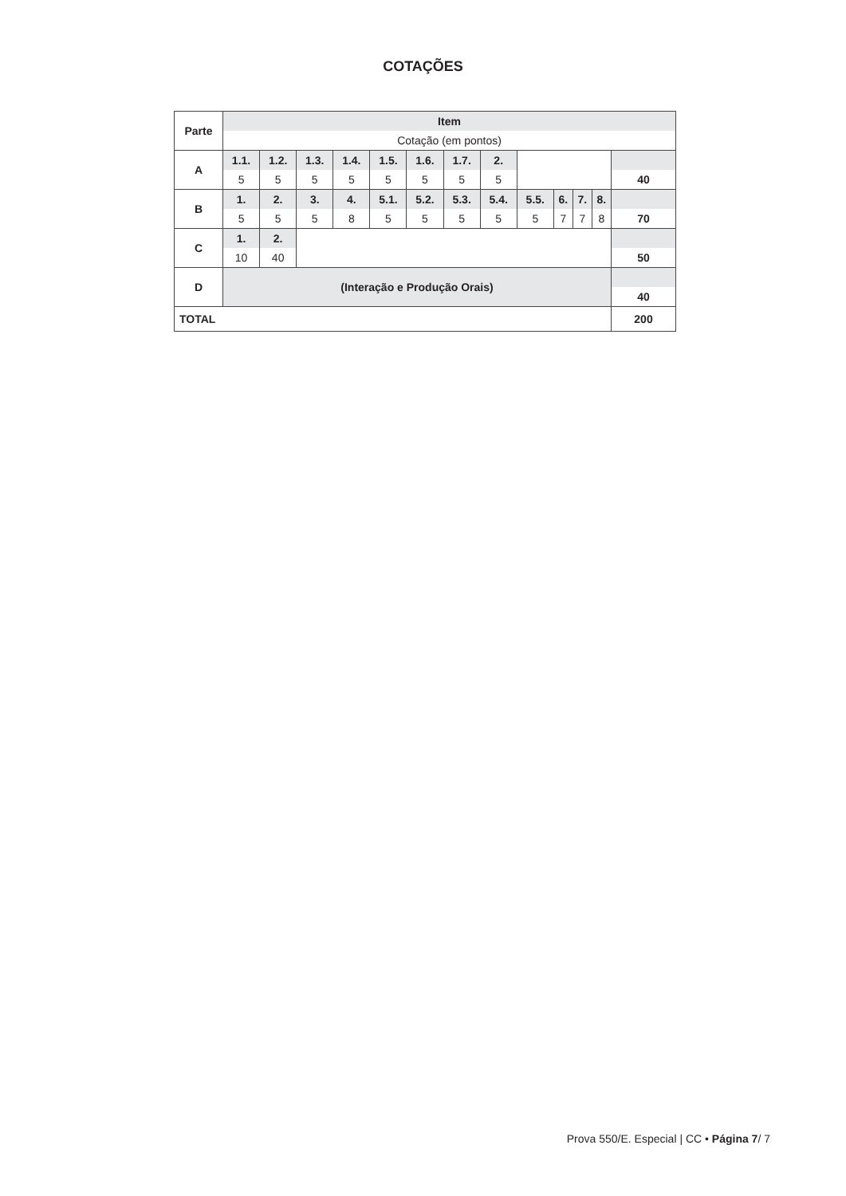COTAÇÕES
| Parte | Item | | | | | | | | | | | | |
| | Cotação (em pontos) | | | | | | | | | | | | |
| A | 1.1. | 1.2. | 1.3. | 1.4. | 1.5. | 1.6. | 1.7. | 2. | | | | | |
| | 5 | 5 | 5 | 5 | 5 | 5 | 5 | 5 | | | | | 40 |
| B | 1. | 2. | 3. | 4. | 5.1. | 5.2. | 5.3. | 5.4. | 5.5. | 6. | 7. | 8. | |
| | 5 | 5 | 5 | 8 | 5 | 5 | 5 | 5 | 5 | 7 | 7 | 8 | 70 |
| C | 1. | 2. | | | | | | | | | | | |
| | 10 | 40 | | | | | | | | | | | 50 |
| D | (Interação e Produção Orais) | | | | | | | | | | | | |
| | | | | | | | | | | | | | 40 |
| TOTAL | | | | | | | | | | | | | 200 |
Prova 550/E. Especial | CC • Página 7/ 7